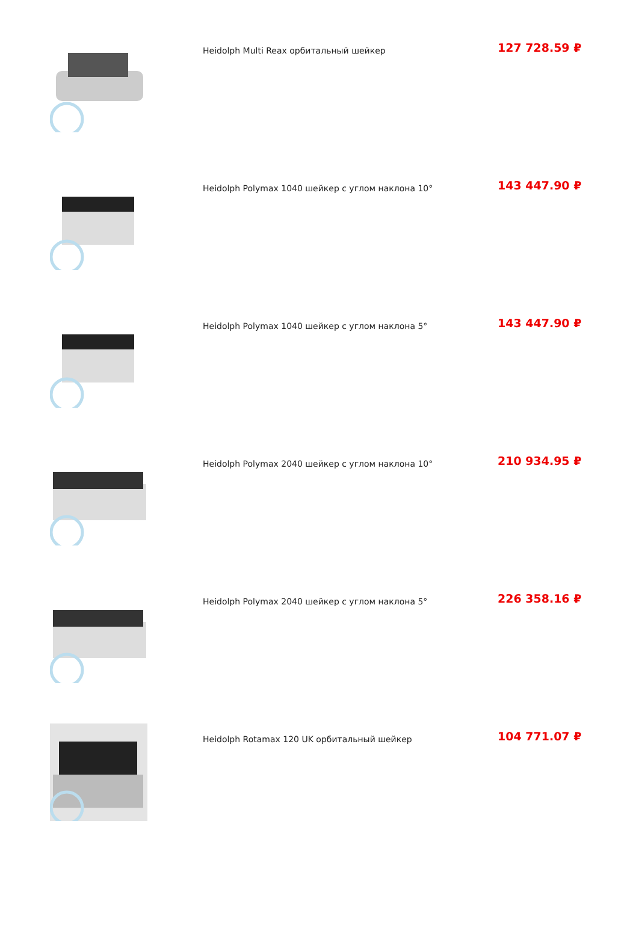Heidolph Multi Reax орбитальный шейкер
127 728.59 ₽
Heidolph Polymax 1040 шейкер с углом наклона 10°
143 447.90 ₽
Heidolph Polymax 1040 шейкер с углом наклона 5°
143 447.90 ₽
Heidolph Polymax 2040 шейкер с углом наклона 10°
210 934.95 ₽
Heidolph Polymax 2040 шейкер с углом наклона 5°
226 358.16 ₽
Heidolph Rotamax 120 UK орбитальный шейкер
104 771.07 ₽